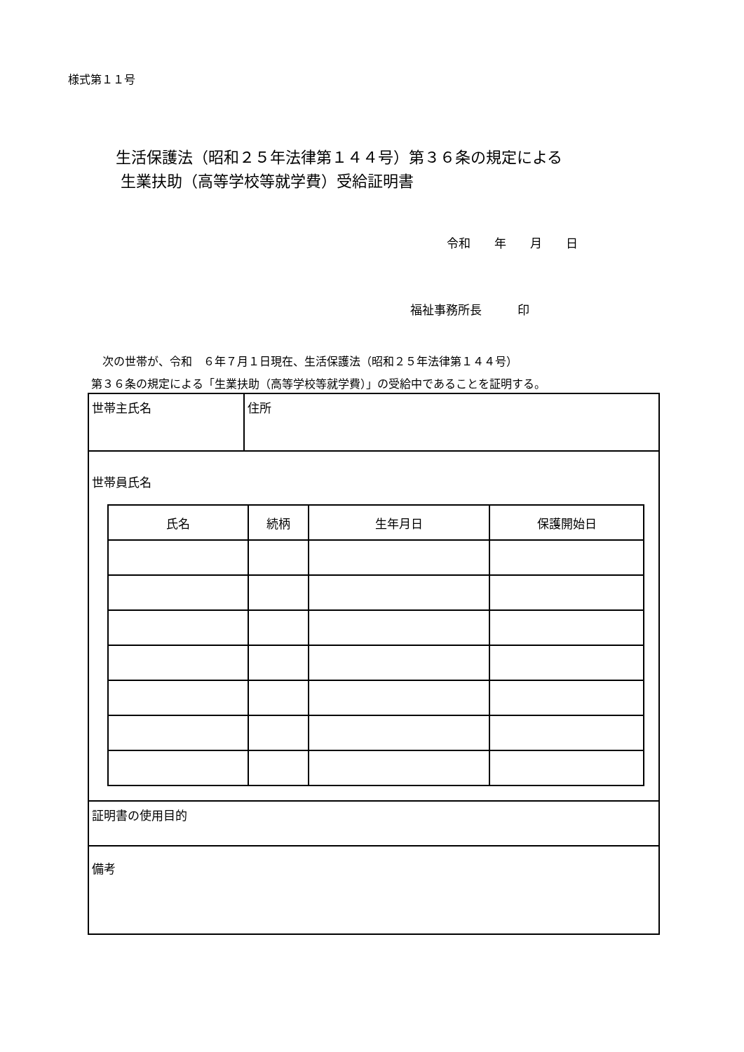様式第１１号
生活保護法（昭和２５年法律第１４４号）第３６条の規定による
生業扶助（高等学校等就学費）受給証明書
令和　　年　　月　　日
福祉事務所長　　　印
　次の世帯が、令和　６年７月１日現在、生活保護法（昭和２５年法律第１４４号）
第３６条の規定による「生業扶助（高等学校等就学費）」の受給中であることを証明する。
| 世帯主氏名 | 住所 |
| 世帯員氏名 / 氏名 / 続柄 / 生年月日 / 保護開始日 / | |
| 証明書の使用目的 | |
| 備考 | |